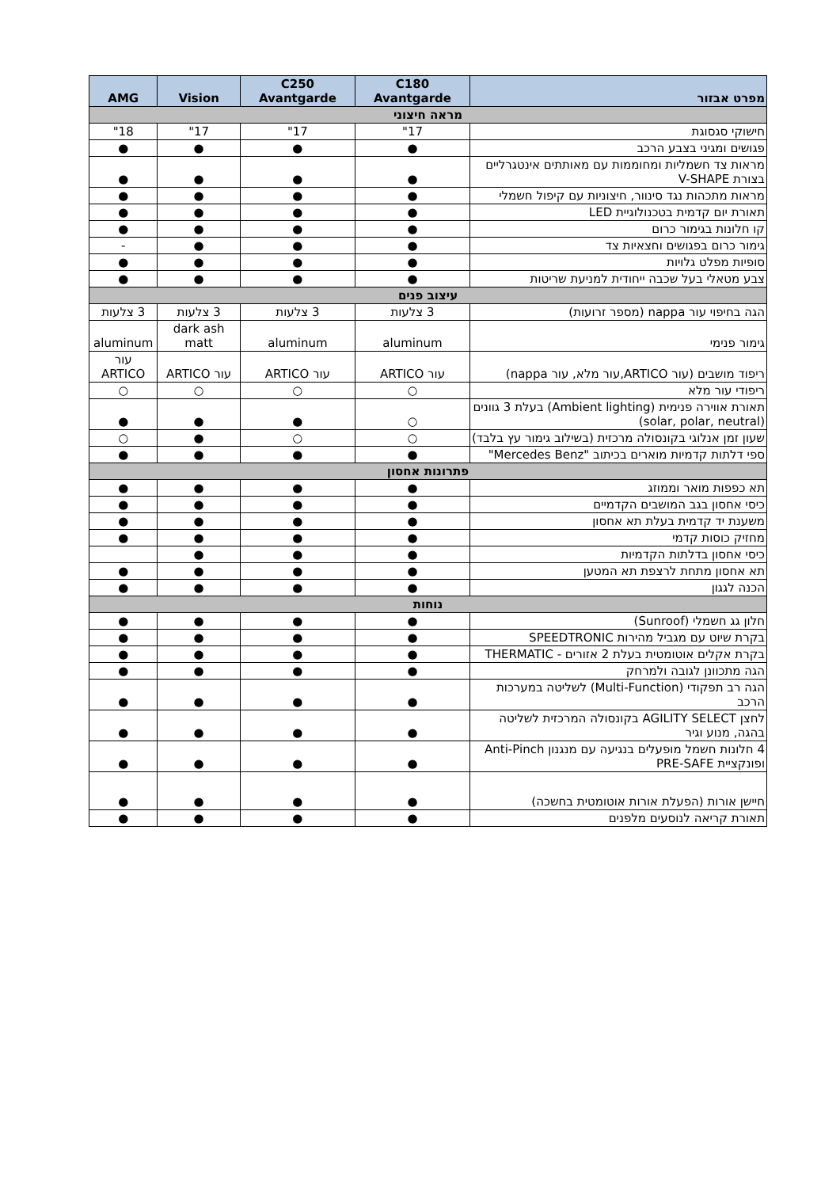| מפרט אבזור | C180 Avantgarde | C250 Avantgarde | Vision | AMG |
| --- | --- | --- | --- | --- |
| מראה חיצוני | | | | |
| חישוקי סגסוגת | 17" | 17" | 17" | 18" |
| פגושים ומגיני בצבע הרכב | ● | ● | ● | ● |
| מראות צד חשמליות ומחוממות עם מאותתים אינטגרליים בצורת V-SHAPE | ● | ● | ● | ● |
| מראות מתכהות נגד סינוור, חיצוניות עם קיפול חשמלי | ● | ● | ● | ● |
| תאורת יום קדמית בטכנולוגיית LED | ● | ● | ● | ● |
| קו חלונות בגימור כרום | ● | ● | ● | ● |
| גימור כרום בפגושים וחצאיות צד | ● | ● | ● | - |
| סופיות מפלט גלויות | ● | ● | ● | ● |
| צבע מטאלי בעל שכבה ייחודית למניעת שריטות | ● | ● | ● | ● |
| עיצוב פנים | | | | |
| הגה בחיפוי עור nappa (מספר זרועות) | 3 צלעות | 3 צלעות | 3 צלעות | 3 צלעות |
| גימור פנימי | aluminum | aluminum | dark ash matt | aluminum |
| ריפוד מושבים (עור ARTICO,עור מלא, עור nappa) | עור ARTICO | עור ARTICO | עור ARTICO | עור ARTICO |
| ריפודי עור מלא | ○ | ○ | ○ | ○ |
| תאורת אווירה פנימית (Ambient lighting) בעלת 3 גוונים (solar, polar, neutral) | ○ | ● | ● | ● |
| שעון זמן אנלוגי בקונסולה מרכזית (בשילוב גימור עץ בלבד) | ○ | ○ | ● | ○ |
| ספי דלתות קדמיות מוארים בכיתוב "Mercedes Benz" | ● | ● | ● | ● |
| פתרונות אחסון | | | | |
| תא כפפות מואר וממוזג | ● | ● | ● | ● |
| כיסי אחסון בגב המושבים הקדמיים | ● | ● | ● | ● |
| משענת יד קדמית בעלת תא אחסון | ● | ● | ● | ● |
| מחזיק כוסות קדמי | ● | ● | ● | ● |
| כיסי אחסון בדלתות הקדמיות | ● | ● | ● | |
| תא אחסון מתחת לרצפת תא המטען | ● | ● | ● | ● |
| הכנה לגגון | ● | ● | ● | ● |
| נוחות | | | | |
| חלון גג חשמלי (Sunroof) | ● | ● | ● | ● |
| בקרת שיוט עם מגביל מהירות SPEEDTRONIC | ● | ● | ● | ● |
| בקרת אקלים אוטומטית בעלת 2 אזורים - THERMATIC | ● | ● | ● | ● |
| הגה מתכוונן לגובה ולמרחק | ● | ● | ● | ● |
| הגה רב תפקודי (Multi-Function) לשליטה במערכות הרכב | ● | ● | ● | ● |
| לחצן AGILITY SELECT בקונסולה המרכזית לשליטה בהגה, מנוע וגיר | ● | ● | ● | ● |
| 4 חלונות חשמל מופעלים בנגיעה עם מנגנון Anti-Pinch ופונקציית PRE-SAFE | ● | ● | ● | ● |
| חיישן אורות (הפעלת אורות אוטומטית בחשכה) | ● | ● | ● | ● |
| תאורת קריאה לנוסעים מלפנים | ● | ● | ● | ● |